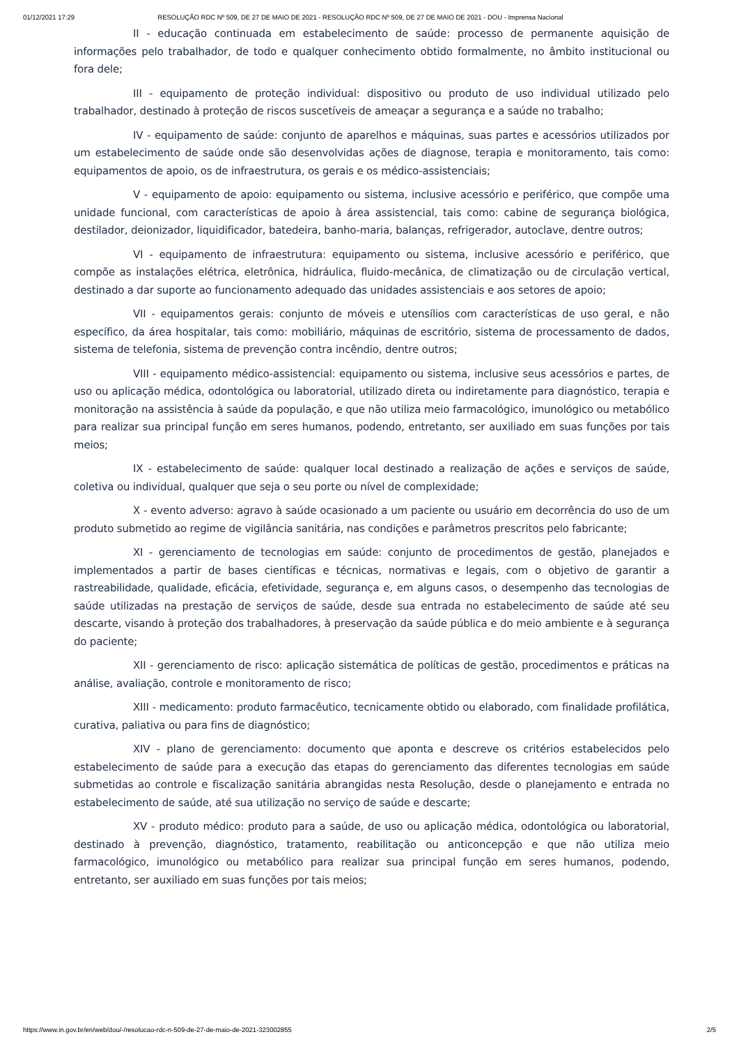01/12/2021 17:29 RESOLUÇÃO RDC Nº 509, DE 27 DE MAIO DE 2021 - RESOLUÇÃO RDC Nº 509, DE 27 DE MAIO DE 2021 - DOU - Imprensa Nacional
II - educação continuada em estabelecimento de saúde: processo de permanente aquisição de informações pelo trabalhador, de todo e qualquer conhecimento obtido formalmente, no âmbito institucional ou fora dele;
III - equipamento de proteção individual: dispositivo ou produto de uso individual utilizado pelo trabalhador, destinado à proteção de riscos suscetíveis de ameaçar a segurança e a saúde no trabalho;
IV - equipamento de saúde: conjunto de aparelhos e máquinas, suas partes e acessórios utilizados por um estabelecimento de saúde onde são desenvolvidas ações de diagnose, terapia e monitoramento, tais como: equipamentos de apoio, os de infraestrutura, os gerais e os médico-assistenciais;
V - equipamento de apoio: equipamento ou sistema, inclusive acessório e periférico, que compõe uma unidade funcional, com características de apoio à área assistencial, tais como: cabine de segurança biológica, destilador, deionizador, liquidificador, batedeira, banho-maria, balanças, refrigerador, autoclave, dentre outros;
VI - equipamento de infraestrutura: equipamento ou sistema, inclusive acessório e periférico, que compõe as instalações elétrica, eletrônica, hidráulica, fluido-mecânica, de climatização ou de circulação vertical, destinado a dar suporte ao funcionamento adequado das unidades assistenciais e aos setores de apoio;
VII - equipamentos gerais: conjunto de móveis e utensílios com características de uso geral, e não específico, da área hospitalar, tais como: mobiliário, máquinas de escritório, sistema de processamento de dados, sistema de telefonia, sistema de prevenção contra incêndio, dentre outros;
VIII - equipamento médico-assistencial: equipamento ou sistema, inclusive seus acessórios e partes, de uso ou aplicação médica, odontológica ou laboratorial, utilizado direta ou indiretamente para diagnóstico, terapia e monitoração na assistência à saúde da população, e que não utiliza meio farmacológico, imunológico ou metabólico para realizar sua principal função em seres humanos, podendo, entretanto, ser auxiliado em suas funções por tais meios;
IX - estabelecimento de saúde: qualquer local destinado a realização de ações e serviços de saúde, coletiva ou individual, qualquer que seja o seu porte ou nível de complexidade;
X - evento adverso: agravo à saúde ocasionado a um paciente ou usuário em decorrência do uso de um produto submetido ao regime de vigilância sanitária, nas condições e parâmetros prescritos pelo fabricante;
XI - gerenciamento de tecnologias em saúde: conjunto de procedimentos de gestão, planejados e implementados a partir de bases científicas e técnicas, normativas e legais, com o objetivo de garantir a rastreabilidade, qualidade, eficácia, efetividade, segurança e, em alguns casos, o desempenho das tecnologias de saúde utilizadas na prestação de serviços de saúde, desde sua entrada no estabelecimento de saúde até seu descarte, visando à proteção dos trabalhadores, à preservação da saúde pública e do meio ambiente e à segurança do paciente;
XII - gerenciamento de risco: aplicação sistemática de políticas de gestão, procedimentos e práticas na análise, avaliação, controle e monitoramento de risco;
XIII - medicamento: produto farmacêutico, tecnicamente obtido ou elaborado, com finalidade profilática, curativa, paliativa ou para fins de diagnóstico;
XIV - plano de gerenciamento: documento que aponta e descreve os critérios estabelecidos pelo estabelecimento de saúde para a execução das etapas do gerenciamento das diferentes tecnologias em saúde submetidas ao controle e fiscalização sanitária abrangidas nesta Resolução, desde o planejamento e entrada no estabelecimento de saúde, até sua utilização no serviço de saúde e descarte;
XV - produto médico: produto para a saúde, de uso ou aplicação médica, odontológica ou laboratorial, destinado à prevenção, diagnóstico, tratamento, reabilitação ou anticoncepção e que não utiliza meio farmacológico, imunológico ou metabólico para realizar sua principal função em seres humanos, podendo, entretanto, ser auxiliado em suas funções por tais meios;
https://www.in.gov.br/en/web/dou/-/resolucao-rdc-n-509-de-27-de-maio-de-2021-323002855 2/5